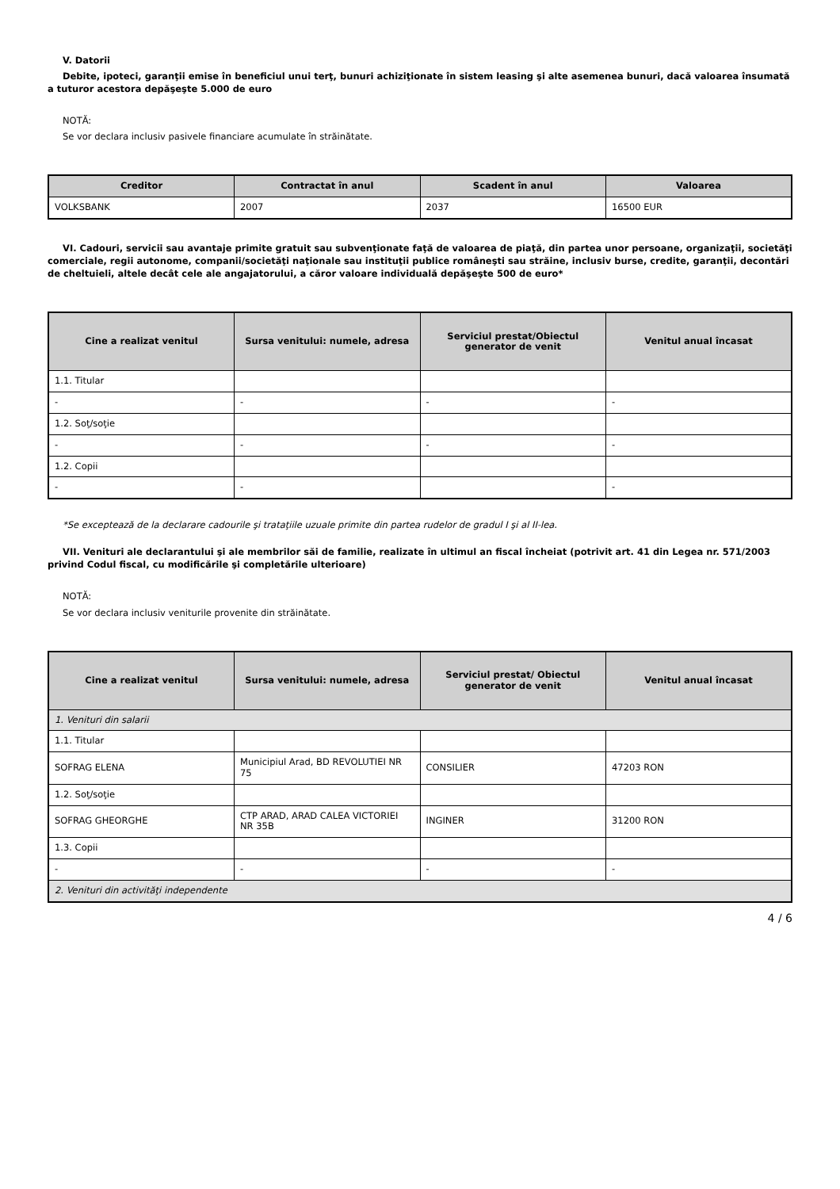V. Datorii
Debite, ipoteci, garanţii emise în beneficiul unui terţ, bunuri achiziţionate în sistem leasing şi alte asemenea bunuri, dacă valoarea însumată a tuturor acestora depăşeşte 5.000 de euro
NOTĂ:
Se vor declara inclusiv pasivele financiare acumulate în străinătate.
| Creditor | Contractat în anul | Scadent în anul | Valoarea |
| --- | --- | --- | --- |
| VOLKSBANK | 2007 | 2037 | 16500 EUR |
VI. Cadouri, servicii sau avantaje primite gratuit sau subvenţionate faţă de valoarea de piaţă, din partea unor persoane, organizaţii, societăţi comerciale, regii autonome, companii/societăţi naţionale sau instituţii publice româneşti sau străine, inclusiv burse, credite, garanţii, decontări de cheltuieli, altele decât cele ale angajatorului, a căror valoare individuală depăşeşte 500 de euro*
| Cine a realizat venitul | Sursa venitului: numele, adresa | Serviciul prestat/Obiectul generator de venit | Venitul anual încasat |
| --- | --- | --- | --- |
| 1.1. Titular | | | |
| - | - | - | - |
| 1.2. Soţ/soţie | | | |
| - | - | - | - |
| 1.2. Copii | | | |
| - | - | | - |
*Se exceptează de la declarare cadourile şi trataţiile uzuale primite din partea rudelor de gradul I şi al II-lea.
VII. Venituri ale declarantului şi ale membrilor săi de familie, realizate în ultimul an fiscal încheiat (potrivit art. 41 din Legea nr. 571/2003 privind Codul fiscal, cu modificările şi completările ulterioare)
NOTĂ:
Se vor declara inclusiv veniturile provenite din străinătate.
| Cine a realizat venitul | Sursa venitului: numele, adresa | Serviciul prestat/ Obiectul generator de venit | Venitul anual încasat |
| --- | --- | --- | --- |
| 1. Venituri din salarii | | | |
| 1.1. Titular | | | |
| SOFRAG ELENA | Municipiul Arad, BD REVOLUTIEI NR 75 | CONSILIER | 47203 RON |
| 1.2. Soţ/soţie | | | |
| SOFRAG GHEORGHE | CTP ARAD, ARAD CALEA VICTORIEI NR 35B | INGINER | 31200 RON |
| 1.3. Copii | | | |
| - | - | - | - |
| 2. Venituri din activităţi independente | | | |
4 / 6